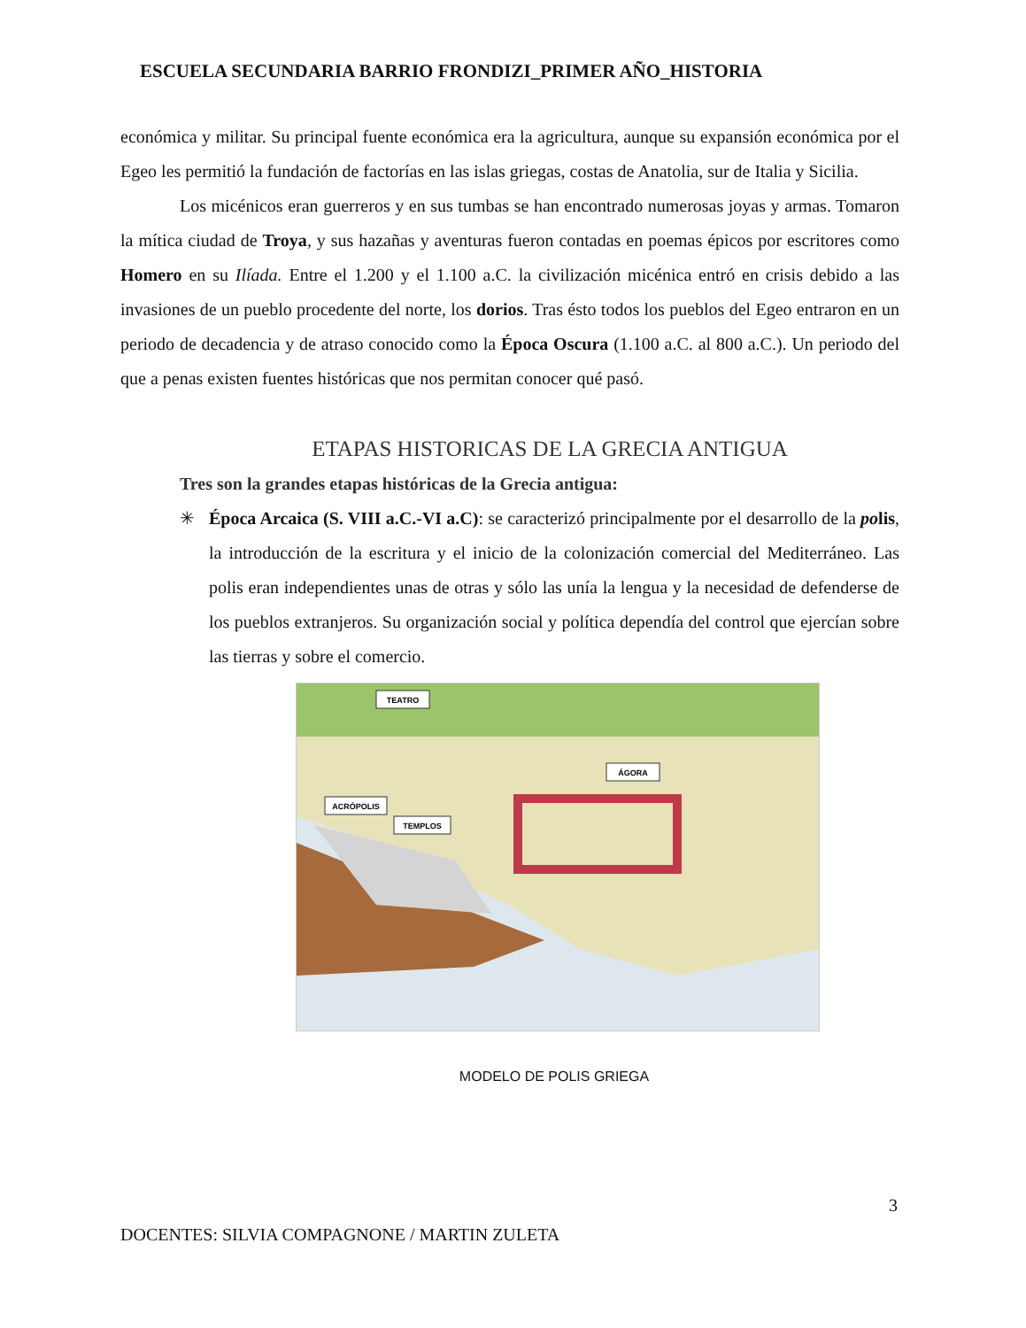ESCUELA SECUNDARIA BARRIO FRONDIZI_PRIMER AÑO_HISTORIA
económica y militar. Su principal fuente económica era la agricultura, aunque su expansión económica por el Egeo les permitió la fundación de factorías en las islas griegas, costas de Anatolia, sur de Italia y Sicilia.
Los micénicos eran guerreros y en sus tumbas se han encontrado numerosas joyas y armas. Tomaron la mítica ciudad de Troya, y sus hazañas y aventuras fueron contadas en poemas épicos por escritores como Homero en su Ilíada. Entre el 1.200 y el 1.100 a.C. la civilización micénica entró en crisis debido a las invasiones de un pueblo procedente del norte, los dorios. Tras ésto todos los pueblos del Egeo entraron en un periodo de decadencia y de atraso conocido como la Época Oscura (1.100 a.C. al 800 a.C.). Un periodo del que a penas existen fuentes históricas que nos permitan conocer qué pasó.
ETAPAS HISTORICAS DE LA GRECIA ANTIGUA
Tres son la grandes etapas históricas de la Grecia antigua:
✳ Época Arcaica (S. VIII a.C.-VI a.C): se caracterizó principalmente por el desarrollo de la polis, la introducción de la escritura y el inicio de la colonización comercial del Mediterráneo. Las polis eran independientes unas de otras y sólo las unía la lengua y la necesidad de defenderse de los pueblos extranjeros. Su organización social y política dependía del control que ejercían sobre las tierras y sobre el comercio.
TEATRO
ÁGORA
ACRÓPOLIS
TEMPLOS
MODELO DE POLIS GRIEGA
3
DOCENTES: SILVIA COMPAGNONE / MARTIN ZULETA